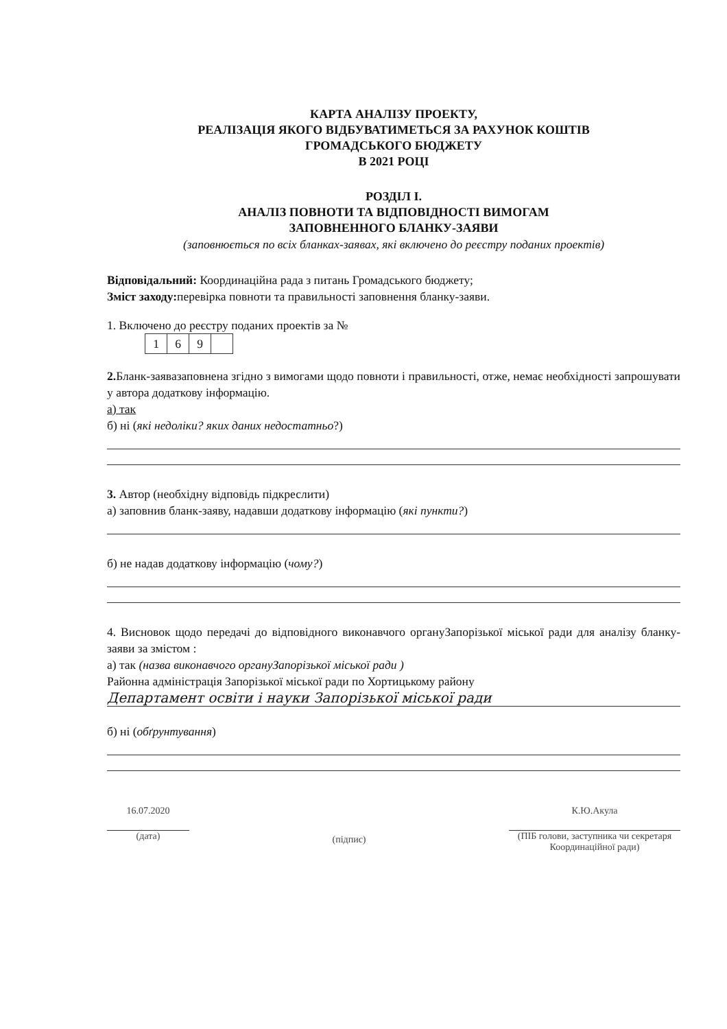КАРТА АНАЛІЗУ ПРОЕКТУ,
РЕАЛІЗАЦІЯ ЯКОГО ВІДБУВАТИМЕТЬСЯ ЗА РАХУНОК КОШТІВ
ГРОМАДСЬКОГО БЮДЖЕТУ
В 2021 РОЦІ
РОЗДІЛ І.
АНАЛІЗ ПОВНОТИ ТА ВІДПОВІДНОСТІ ВИМОГАМ
ЗАПОВНЕННОГО БЛАНКУ-ЗАЯВИ
(заповнюється по всіх бланках-заявах, які включено до реєстру поданих проектів)
Відповідальний: Координаційна рада з питань Громадського бюджету;
Зміст заходу: перевірка повноти та правильності заповнення бланку-заяви.
1. Включено до реєстру поданих проектів за №
| 1 | 6 | 9 | |
2. Бланк-заявазаповнена згідно з вимогами щодо повноти і правильності, отже, немає необхідності запрошувати у автора додаткову інформацію.
а) так
б) ні (які недоліки? яких даних недостатньо?)
3. Автор (необхідну відповідь підкреслити)
а) заповнив бланк-заяву, надавши додаткову інформацію (які пункти?)
б) не надав додаткову інформацію (чому?)
4. Висновок щодо передачі до відповідного виконавчого органуЗапорізької міської ради для аналізу бланку-заяви за змістом :
а) так (назва виконавчого органуЗапорізької міської ради )
Районна адміністрація Запорізької міської ради по Хортицькому району
Департамент освіти і науки Запорізької міської ради
б) ні (обґрунтування)
16.07.2020
(дата)
(підпис)
К.Ю.Акула
(ПІБ голови, заступника чи секретаря Координаційної ради)